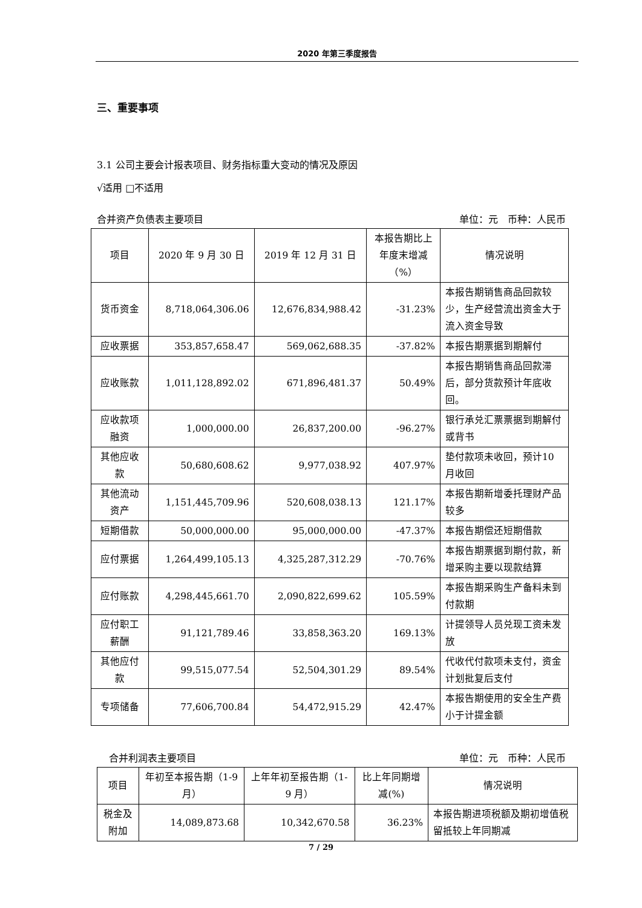2020 年第三季度报告
三、重要事项
3.1 公司主要会计报表项目、财务指标重大变动的情况及原因
√适用 □不适用
合并资产负债表主要项目 单位：元　币种：人民币
| 项目 | 2020 年 9 月 30 日 | 2019 年 12 月 31 日 | 本报告期比上年度末增减（%） | 情况说明 |
| --- | --- | --- | --- | --- |
| 货币资金 | 8,718,064,306.06 | 12,676,834,988.42 | -31.23% | 本报告期销售商品回款较少，生产经营流出资金大于流入资金导致 |
| 应收票据 | 353,857,658.47 | 569,062,688.35 | -37.82% | 本报告期票据到期解付 |
| 应收账款 | 1,011,128,892.02 | 671,896,481.37 | 50.49% | 本报告期销售商品回款滞后，部分货款预计年底收回。 |
| 应收款项融资 | 1,000,000.00 | 26,837,200.00 | -96.27% | 银行承兑汇票票据到期解付或背书 |
| 其他应收款 | 50,680,608.62 | 9,977,038.92 | 407.97% | 垫付款项未收回，预计10 月收回 |
| 其他流动资产 | 1,151,445,709.96 | 520,608,038.13 | 121.17% | 本报告期新增委托理财产品较多 |
| 短期借款 | 50,000,000.00 | 95,000,000.00 | -47.37% | 本报告期偿还短期借款 |
| 应付票据 | 1,264,499,105.13 | 4,325,287,312.29 | -70.76% | 本报告期票据到期付款，新增采购主要以现款结算 |
| 应付账款 | 4,298,445,661.70 | 2,090,822,699.62 | 105.59% | 本报告期采购生产备料未到付款期 |
| 应付职工薪酬 | 91,121,789.46 | 33,858,363.20 | 169.13% | 计提领导人员兑现工资未发放 |
| 其他应付款 | 99,515,077.54 | 52,504,301.29 | 89.54% | 代收代付款项未支付，资金计划批复后支付 |
| 专项储备 | 77,606,700.84 | 54,472,915.29 | 42.47% | 本报告期使用的安全生产费小于计提金额 |
合并利润表主要项目 单位：元　币种：人民币
| 项目 | 年初至本报告期（1-9 月） | 上年年初至报告期（1-9 月） | 比上年同期增减(%) | 情况说明 |
| --- | --- | --- | --- | --- |
| 税金及附加 | 14,089,873.68 | 10,342,670.58 | 36.23% | 本报告期进项税额及期初增值税留抵较上年同期减 |
7 / 29